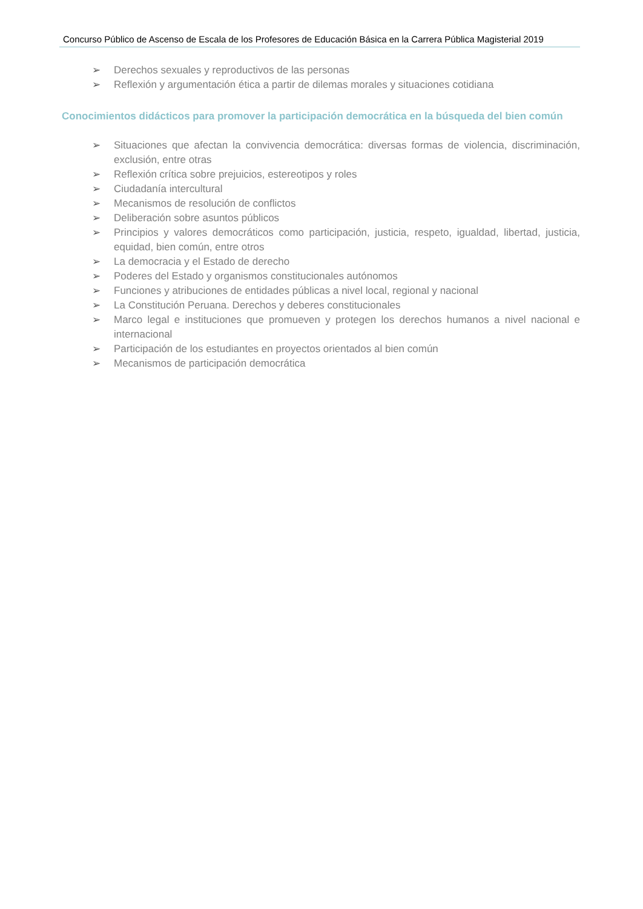Concurso Público de Ascenso de Escala de los Profesores de Educación Básica en la Carrera Pública Magisterial 2019
➢ Derechos sexuales y reproductivos de las personas
➢ Reflexión y argumentación ética a partir de dilemas morales y situaciones cotidiana
Conocimientos didácticos para promover la participación democrática en la búsqueda del bien común
➢ Situaciones que afectan la convivencia democrática: diversas formas de violencia, discriminación, exclusión, entre otras
➢ Reflexión crítica sobre prejuicios, estereotipos y roles
➢ Ciudadanía intercultural
➢ Mecanismos de resolución de conflictos
➢ Deliberación sobre asuntos públicos
➢ Principios y valores democráticos como participación, justicia, respeto, igualdad, libertad, justicia, equidad, bien común, entre otros
➢ La democracia y el Estado de derecho
➢ Poderes del Estado y organismos constitucionales autónomos
➢ Funciones y atribuciones de entidades públicas a nivel local, regional y nacional
➢ La Constitución Peruana. Derechos y deberes constitucionales
➢ Marco legal e instituciones que promueven y protegen los derechos humanos a nivel nacional e internacional
➢ Participación de los estudiantes en proyectos orientados al bien común
➢ Mecanismos de participación democrática